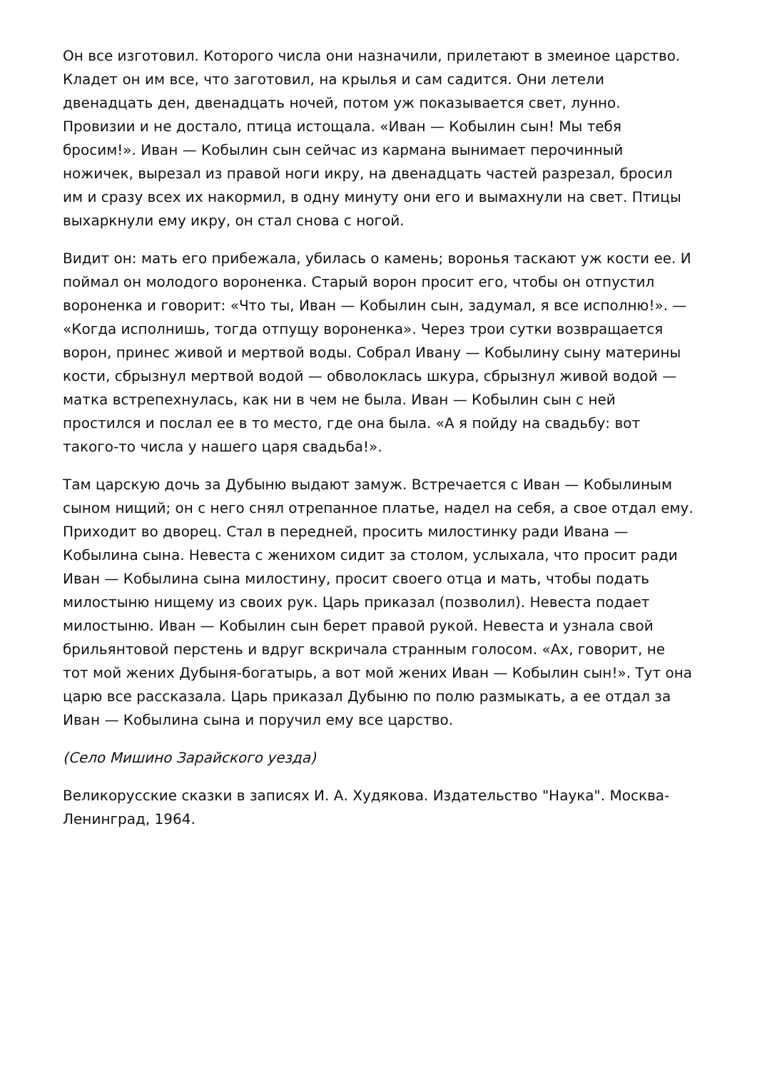Он все изготовил. Которого числа они назначили, прилетают в змеиное царство. Кладет он им все, что заготовил, на крылья и сам садится. Они летели двенадцать ден, двенадцать ночей, потом уж показывается свет, лунно. Провизии и не достало, птица истощала. «Иван — Кобылин сын! Мы тебя бросим!». Иван — Кобылин сын сейчас из кармана вынимает перочинный ножичек, вырезал из правой ноги икру, на двенадцать частей разрезал, бросил им и сразу всех их накормил, в одну минуту они его и вымахнули на свет. Птицы выхаркнули ему икру, он стал снова с ногой.
Видит он: мать его прибежала, убилась о камень; воронья таскают уж кости ее. И поймал он молодого вороненка. Старый ворон просит его, чтобы он отпустил вороненка и говорит: «Что ты, Иван — Кобылин сын, задумал, я все исполню!». — «Когда исполнишь, тогда отпущу вороненка». Через трои сутки возвращается ворон, принес живой и мертвой воды. Собрал Ивану — Кобылину сыну материны кости, сбрызнул мертвой водой — обволоклась шкура, сбрызнул живой водой — матка встрепехнулась, как ни в чем не была. Иван — Кобылин сын с ней простился и послал ее в то место, где она была. «А я пойду на свадьбу: вот такого-то числа у нашего царя свадьба!».
Там царскую дочь за Дубыню выдают замуж. Встречается с Иван — Кобылиным сыном нищий; он с него снял отрепанное платье, надел на себя, а свое отдал ему. Приходит во дворец. Стал в передней, просить милостинку ради Ивана — Кобылина сына. Невеста с женихом сидит за столом, услыхала, что просит ради Иван — Кобылина сына милостину, просит своего отца и мать, чтобы подать милостыню нищему из своих рук. Царь приказал (позволил). Невеста подает милостыню. Иван — Кобылин сын берет правой рукой. Невеста и узнала свой брильянтовой перстень и вдруг вскричала странным голосом. «Ах, говорит, не тот мой жених Дубыня-богатырь, а вот мой жених Иван — Кобылин сын!». Тут она царю все рассказала. Царь приказал Дубыню по полю размыкать, а ее отдал за Иван — Кобылина сына и поручил ему все царство.
(Село Мишино Зарайского уезда)
Великорусские сказки в записях И. А. Худякова. Издательство "Наука". Москва-Ленинград, 1964.